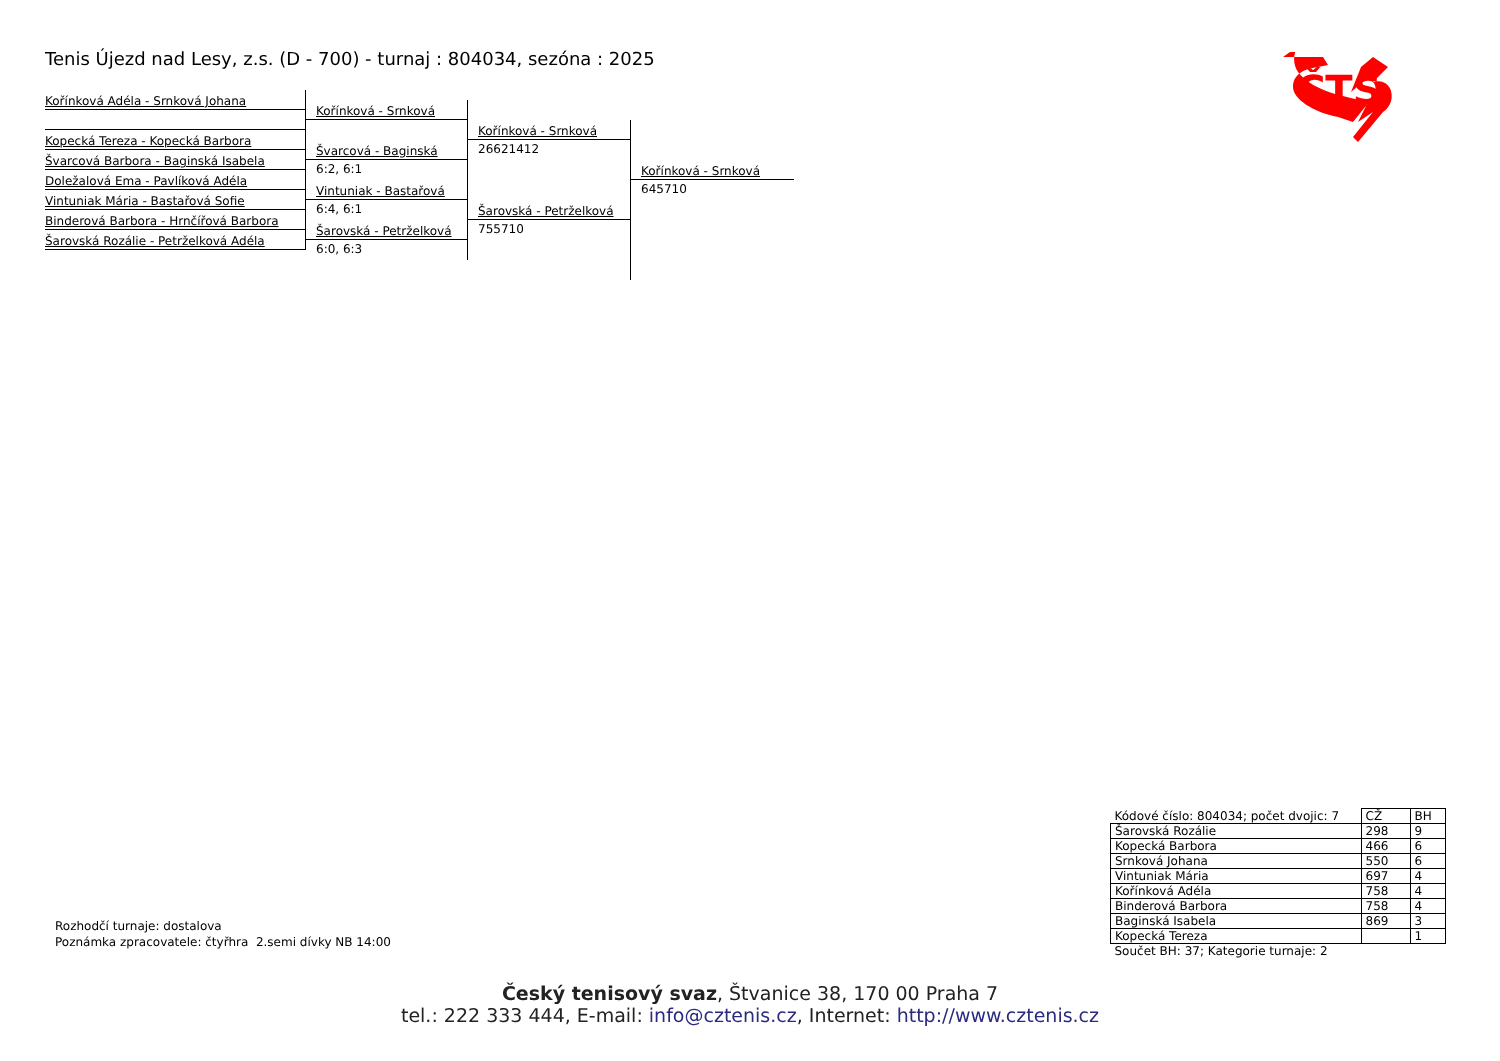Tenis Újezd nad Lesy, z.s. (D - 700) - turnaj : 804034, sezóna : 2025
ČTS
Kořínková Adéla - Srnková Johana
Kopecká Tereza - Kopecká Barbora
Švarcová Barbora - Baginská Isabela
Doležalová Ema - Pavlíková Adéla
Vintuniak Mária - Bastařová Sofie
Binderová Barbora - Hrnčířová Barbora
Šarovská Rozálie - Petrželková Adéla
Kořínková - Srnková
Švarcová - Baginská
6:2, 6:1
Vintuniak - Bastařová
6:4, 6:1
Šarovská - Petrželková
6:0, 6:3
Kořínková - Srnková
26621412
Šarovská - Petrželková
755710
Kořínková - Srnková
645710
Rozhodčí turnaje: dostalova
Poznámka zpracovatele: čtyřhra 2.semi dívky NB 14:00
| Kódové číslo: 804034; počet dvojic: 7 | CŽ | BH |
| Šarovská Rozálie | 298 | 9 |
| Kopecká Barbora | 466 | 6 |
| Srnková Johana | 550 | 6 |
| Vintuniak Mária | 697 | 4 |
| Kořínková Adéla | 758 | 4 |
| Binderová Barbora | 758 | 4 |
| Baginská Isabela | 869 | 3 |
| Kopecká Tereza | | 1 |
| Součet BH: 37; Kategorie turnaje: 2 | | |
Český tenisový svaz, Štvanice 38, 170 00 Praha 7
tel.: 222 333 444, E-mail: info@cztenis.cz, Internet: http://www.cztenis.cz